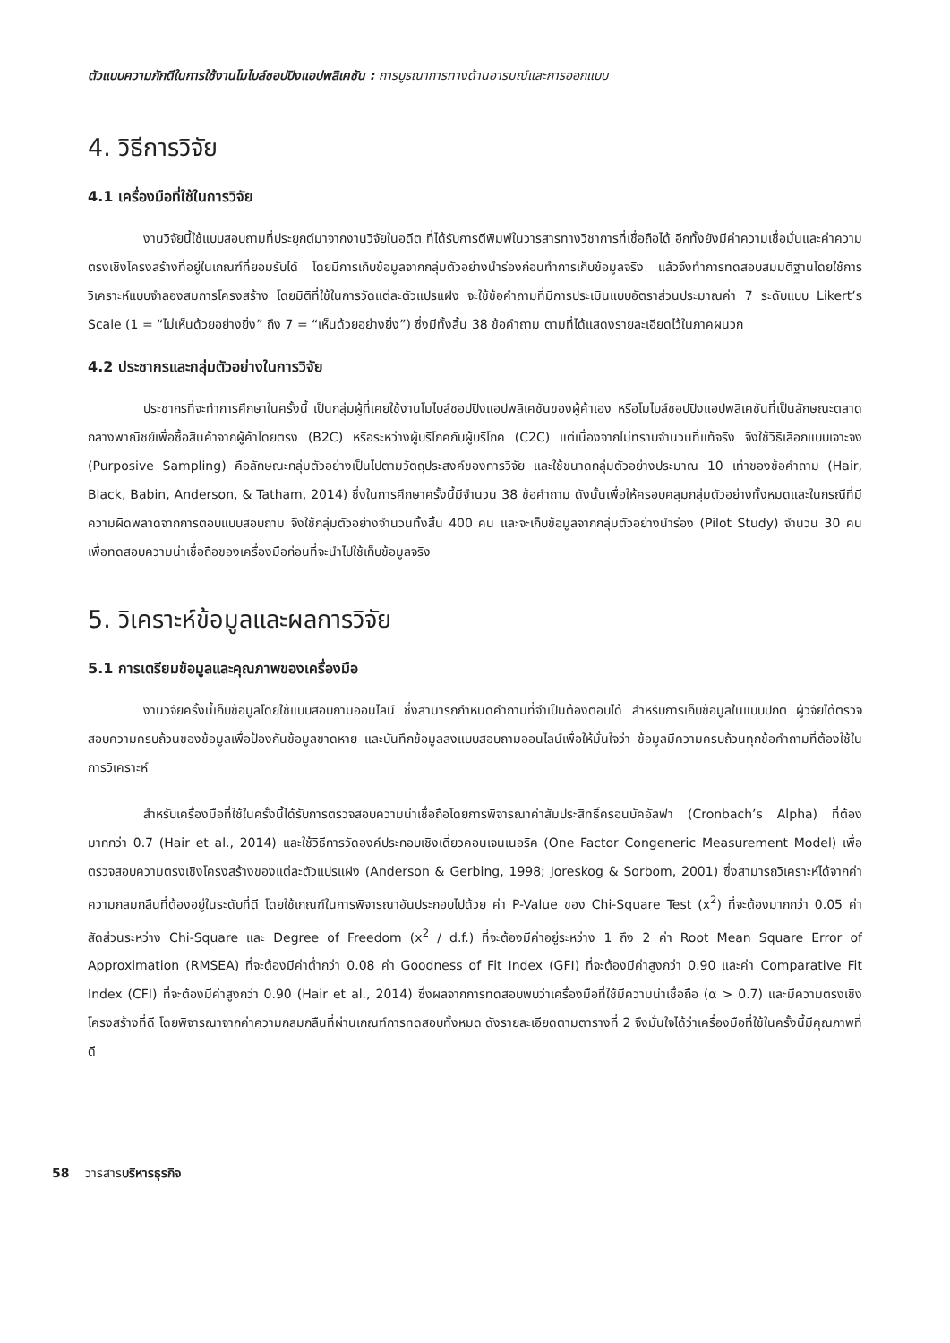ตัวแบบความภักดีในการใช้งานโมไบล์ชอปปิงแอปพลิเคชัน : การบูรณาการทางด้านอารมณ์และการออกแบบ
4. วิธีการวิจัย
4.1 เครื่องมือที่ใช้ในการวิจัย
งานวิจัยนี้ใช้แบบสอบถามที่ประยุกต์มาจากงานวิจัยในอดีต ที่ได้รับการตีพิมพ์ในวารสารทางวิชาการที่เชื่อถือได้ อีกทั้งยังมีค่าความเชื่อมั่นและค่าความตรงเชิงโครงสร้างที่อยู่ในเกณฑ์ที่ยอมรับได้ โดยมีการเก็บข้อมูลจากกลุ่มตัวอย่างนำร่องก่อนทำการเก็บข้อมูลจริง แล้วจึงทำการทดสอบสมมติฐานโดยใช้การวิเคราะห์แบบจำลองสมการโครงสร้าง โดยมิติที่ใช้ในการวัดแต่ละตัวแปรแฝง จะใช้ข้อคำถามที่มีการประเมินแบบอัตราส่วนประมาณค่า 7 ระดับแบบ Likert’s Scale (1 = “ไม่เห็นด้วยอย่างยิ่ง” ถึง 7 = “เห็นด้วยอย่างยิ่ง”) ซึ่งมีทั้งสิ้น 38 ข้อคำถาม ตามที่ได้แสดงรายละเอียดไว้ในภาคผนวก
4.2 ประชากรและกลุ่มตัวอย่างในการวิจัย
ประชากรที่จะทำการศึกษาในครั้งนี้ เป็นกลุ่มผู้ที่เคยใช้งานโมไบล์ชอปปิงแอปพลิเคชันของผู้ค้าเอง หรือโมไบล์ชอปปิงแอปพลิเคชันที่เป็นลักษณะตลาดกลางพาณิชย์เพื่อซื้อสินค้าจากผู้ค้าโดยตรง (B2C) หรือระหว่างผู้บริโภคกับผู้บริโภค (C2C) แต่เนื่องจากไม่ทราบจำนวนที่แท้จริง จึงใช้วิธีเลือกแบบเจาะจง (Purposive Sampling) คือลักษณะกลุ่มตัวอย่างเป็นไปตามวัตถุประสงค์ของการวิจัย และใช้ขนาดกลุ่มตัวอย่างประมาณ 10 เท่าของข้อคำถาม (Hair, Black, Babin, Anderson, & Tatham, 2014) ซึ่งในการศึกษาครั้งนี้มีจำนวน 38 ข้อคำถาม ดังนั้นเพื่อให้ครอบคลุมกลุ่มตัวอย่างทั้งหมดและในกรณีที่มีความผิดพลาดจากการตอบแบบสอบถาม จึงใช้กลุ่มตัวอย่างจำนวนทั้งสิ้น 400 คน และจะเก็บข้อมูลจากกลุ่มตัวอย่างนำร่อง (Pilot Study) จำนวน 30 คน เพื่อทดสอบความน่าเชื่อถือของเครื่องมือก่อนที่จะนำไปใช้เก็บข้อมูลจริง
5. วิเคราะห์ข้อมูลและผลการวิจัย
5.1 การเตรียมข้อมูลและคุณภาพของเครื่องมือ
งานวิจัยครั้งนี้เก็บข้อมูลโดยใช้แบบสอบถามออนไลน์ ซึ่งสามารถกำหนดคำถามที่จำเป็นต้องตอบได้ สำหรับการเก็บข้อมูลในแบบปกติ ผู้วิจัยได้ตรวจสอบความครบถ้วนของข้อมูลเพื่อป้องกันข้อมูลขาดหาย และบันทึกข้อมูลลงแบบสอบถามออนไลน์เพื่อให้มั่นใจว่า ข้อมูลมีความครบถ้วนทุกข้อคำถามที่ต้องใช้ในการวิเคราะห์
สำหรับเครื่องมือที่ใช้ในครั้งนี้ได้รับการตรวจสอบความน่าเชื่อถือโดยการพิจารณาค่าสัมประสิทธิ์ครอนบัคอัลฟา (Cronbach’s Alpha) ที่ต้องมากกว่า 0.7 (Hair et al., 2014) และใช้วิธีการวัดองค์ประกอบเชิงเดี่ยวคอนเจนเนอริค (One Factor Congeneric Measurement Model) เพื่อตรวจสอบความตรงเชิงโครงสร้างของแต่ละตัวแปรแฝง (Anderson & Gerbing, 1998; Joreskog & Sorbom, 2001) ซึ่งสามารถวิเคราะห์ได้จากค่าความกลมกลืนที่ต้องอยู่ในระดับที่ดี โดยใช้เกณฑ์ในการพิจารณาอันประกอบไปด้วย ค่า P-Value ของ Chi-Square Test (x<sup>2</sup>) ที่จะต้องมากกว่า 0.05 ค่าสัดส่วนระหว่าง Chi-Square และ Degree of Freedom (x<sup>2</sup> / d.f.) ที่จะต้องมีค่าอยู่ระหว่าง 1 ถึง 2 ค่า Root Mean Square Error of Approximation (RMSEA) ที่จะต้องมีค่าต่ำกว่า 0.08 ค่า Goodness of Fit Index (GFI) ที่จะต้องมีค่าสูงกว่า 0.90 และค่า Comparative Fit Index (CFI) ที่จะต้องมีค่าสูงกว่า 0.90 (Hair et al., 2014) ซึ่งผลจากการทดสอบพบว่าเครื่องมือที่ใช้มีความน่าเชื่อถือ (α > 0.7) และมีความตรงเชิงโครงสร้างที่ดี โดยพิจารณาจากค่าความกลมกลืนที่ผ่านเกณฑ์การทดสอบทั้งหมด ดังรายละเอียดตามตารางที่ 2 จึงมั่นใจได้ว่าเครื่องมือที่ใช้ในครั้งนี้มีคุณภาพที่ดี
58 วารสารบริหารธุรกิจ